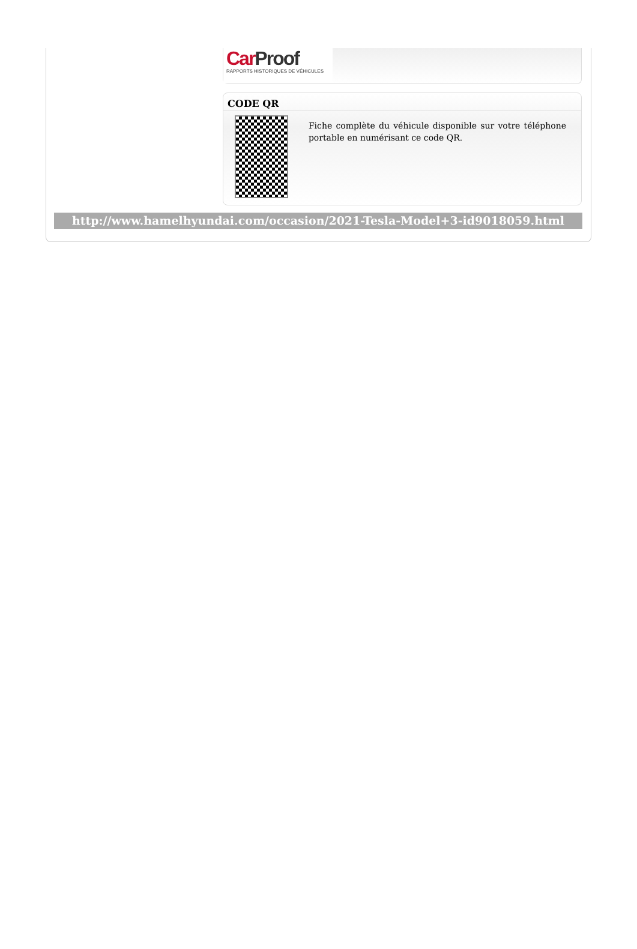CarProof
RAPPORTS HISTORIQUES DE VÉHICULES
CODE QR
Fiche complète du véhicule disponible sur votre téléphone portable en numérisant ce code QR.
http://www.hamelhyundai.com/occasion/2021-Tesla-Model+3-id9018059.html